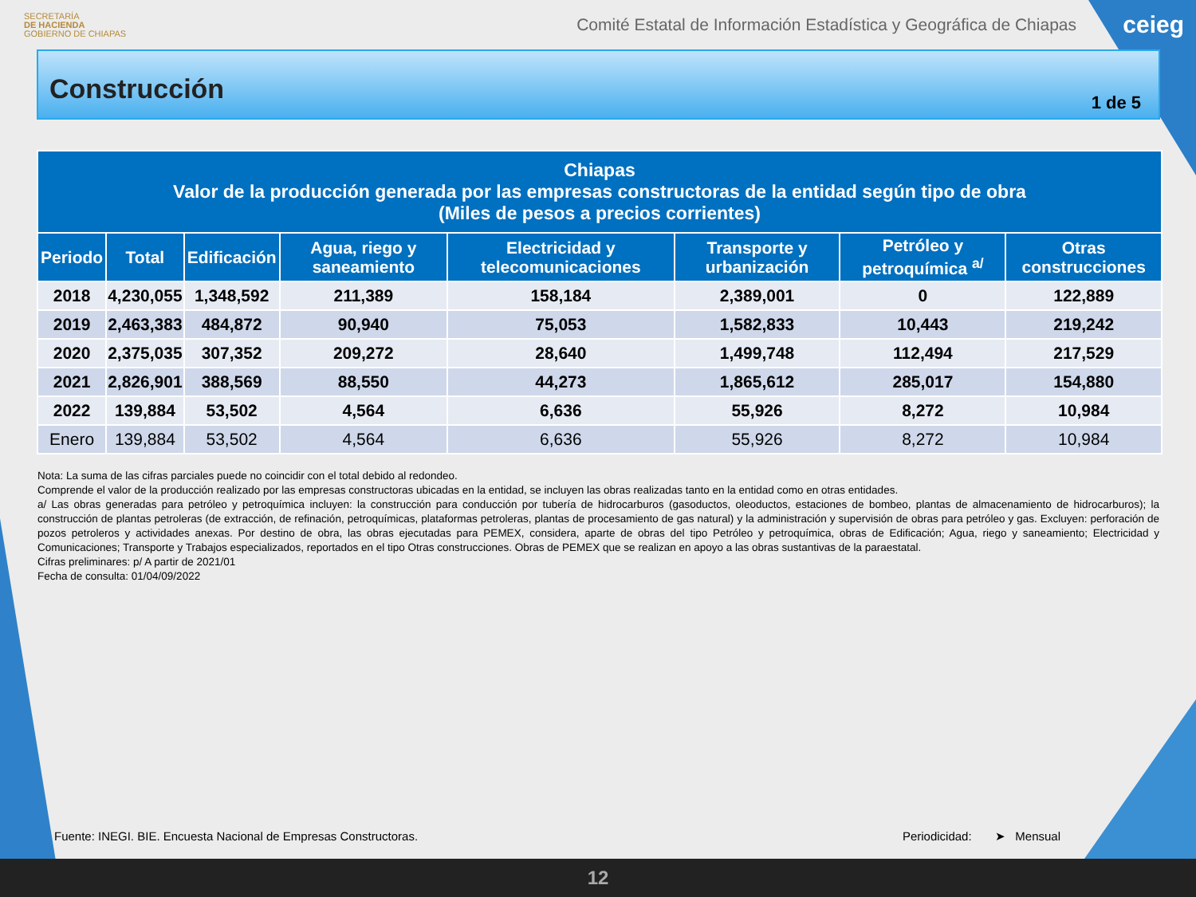SECRETARÍA
DE HACIENDA
GOBIERNO DE CHIAPAS
Comité Estatal de Información Estadística y Geográfica de Chiapas
ceieg
Construcción
1 de 5
| Chiapas Valor de la producción generada por las empresas constructoras de la entidad según tipo de obra (Miles de pesos a precios corrientes) | | | | | | | |
| --- | --- | --- | --- | --- | --- | --- | --- |
| Periodo | Total | Edificación | Agua, riego y saneamiento | Electricidad y telecomunicaciones | Transporte y urbanización | Petróleo y petroquímica <sup>a/</sup> | Otras construcciones |
| 2018 | 4,230,055 | 1,348,592 | 211,389 | 158,184 | 2,389,001 | 0 | 122,889 |
| 2019 | 2,463,383 | 484,872 | 90,940 | 75,053 | 1,582,833 | 10,443 | 219,242 |
| 2020 | 2,375,035 | 307,352 | 209,272 | 28,640 | 1,499,748 | 112,494 | 217,529 |
| 2021 | 2,826,901 | 388,569 | 88,550 | 44,273 | 1,865,612 | 285,017 | 154,880 |
| 2022 | 139,884 | 53,502 | 4,564 | 6,636 | 55,926 | 8,272 | 10,984 |
| Enero | 139,884 | 53,502 | 4,564 | 6,636 | 55,926 | 8,272 | 10,984 |
Nota: La suma de las cifras parciales puede no coincidir con el total debido al redondeo.
Comprende el valor de la producción realizado por las empresas constructoras ubicadas en la entidad, se incluyen las obras realizadas tanto en la entidad como en otras entidades.
a/ Las obras generadas para petróleo y petroquímica incluyen: la construcción para conducción por tubería de hidrocarburos (gasoductos, oleoductos, estaciones de bombeo, plantas de almacenamiento de hidrocarburos); la construcción de plantas petroleras (de extracción, de refinación, petroquímicas, plataformas petroleras, plantas de procesamiento de gas natural) y la administración y supervisión de obras para petróleo y gas. Excluyen: perforación de pozos petroleros y actividades anexas. Por destino de obra, las obras ejecutadas para PEMEX, considera, aparte de obras del tipo Petróleo y petroquímica, obras de Edificación; Agua, riego y saneamiento; Electricidad y Comunicaciones; Transporte y Trabajos especializados, reportados en el tipo Otras construcciones. Obras de PEMEX que se realizan en apoyo a las obras sustantivas de la paraestatal.
Cifras preliminares: p/ A partir de 2021/01
Fecha de consulta: 01/04/09/2022
Fuente: INEGI. BIE. Encuesta Nacional de Empresas Constructoras. Periodicidad: ➤ Mensual
12